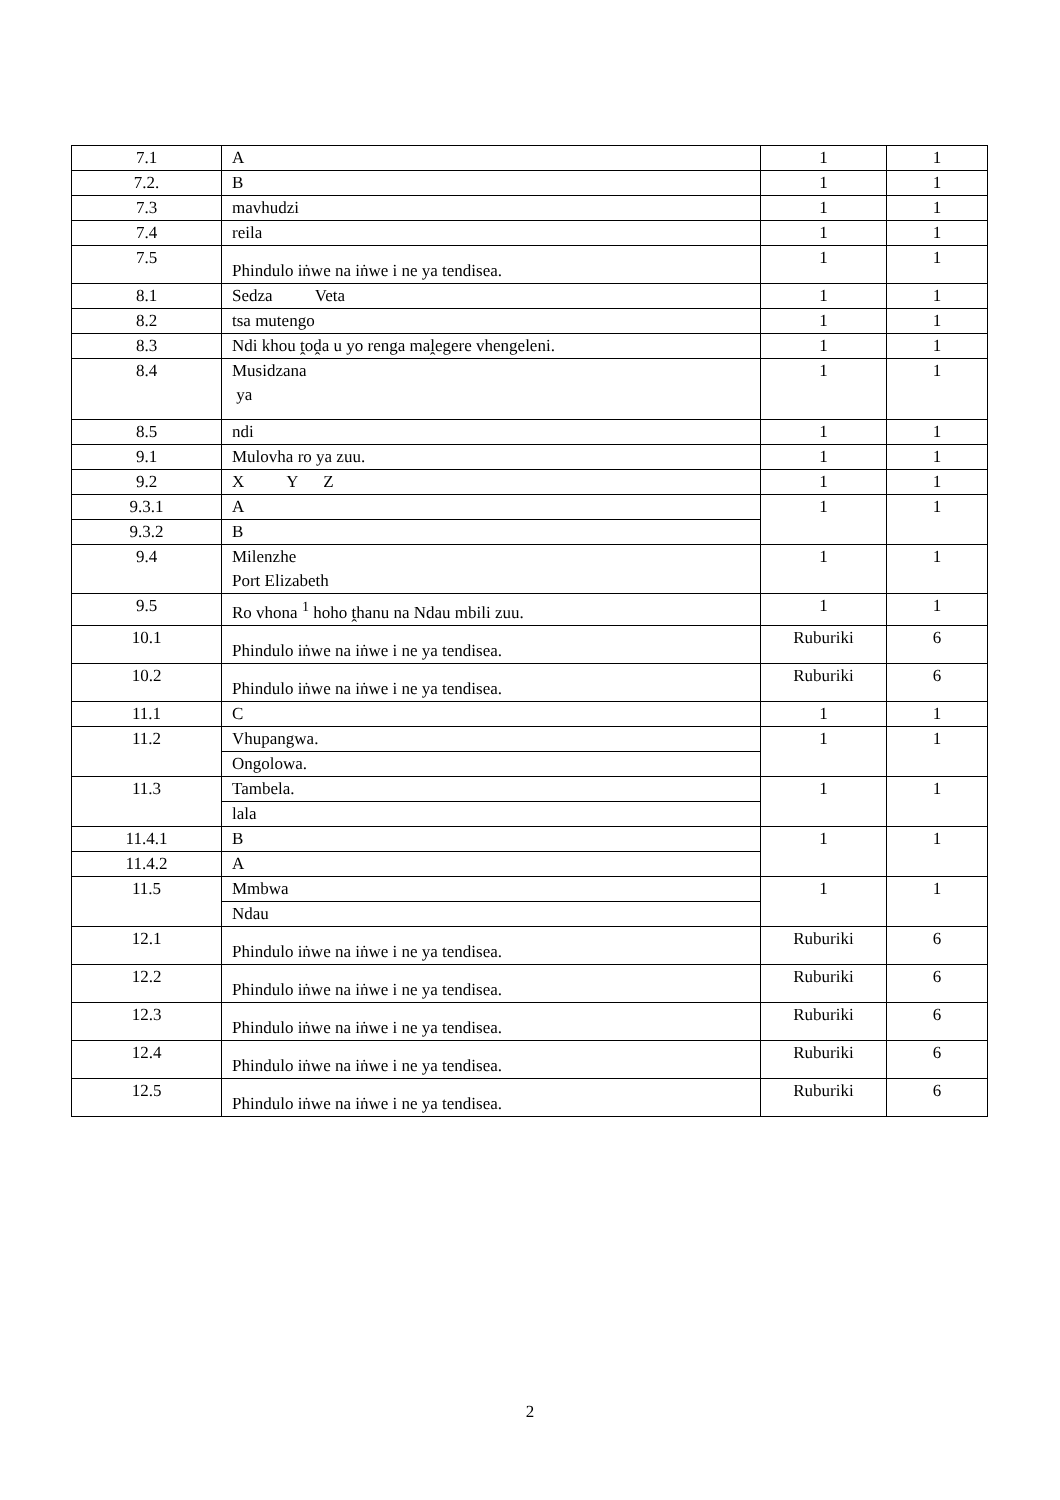| 7.1 | A | 1 | 1 |
| 7.2. | B | 1 | 1 |
| 7.3 | mavhudzi | 1 | 1 |
| 7.4 | reila | 1 | 1 |
| 7.5 | Phindulo iṅwe na iṅwe i ne ya tendisea. | 1 | 1 |
| 8.1 | Sedza Veta | 1 | 1 |
| 8.2 | tsa mutengo | 1 | 1 |
| 8.3 | Ndi khou ṱoḓa u yo renga maḽegere vhengeleni. | 1 | 1 |
| 8.4 | Musidzana ya | 1 | 1 |
| 8.5 | ndi | 1 | 1 |
| 9.1 | Mulovha ro ya zuu. | 1 | 1 |
| 9.2 | X Y Z | 1 | 1 |
| 9.3.1 | A | 1 | 1 |
| 9.3.2 | B | | |
| 9.4 | Milenzhe Port Elizabeth | 1 | 1 |
| 9.5 | Ro vhona <sup>1</sup> hoho ṱhanu na Ndau mbili zuu. | 1 | 1 |
| 10.1 | Phindulo iṅwe na iṅwe i ne ya tendisea. | Ruburiki | 6 |
| 10.2 | Phindulo iṅwe na iṅwe i ne ya tendisea. | Ruburiki | 6 |
| 11.1 | C | 1 | 1 |
| 11.2 | Vhupangwa. | 1 | 1 |
| | Ongolowa. | | |
| 11.3 | Tambela. | 1 | 1 |
| | lala | | |
| 11.4.1 | B | 1 | 1 |
| 11.4.2 | A | | |
| 11.5 | Mmbwa | 1 | 1 |
| | Ndau | | |
| 12.1 | Phindulo iṅwe na iṅwe i ne ya tendisea. | Ruburiki | 6 |
| 12.2 | Phindulo iṅwe na iṅwe i ne ya tendisea. | Ruburiki | 6 |
| 12.3 | Phindulo iṅwe na iṅwe i ne ya tendisea. | Ruburiki | 6 |
| 12.4 | Phindulo iṅwe na iṅwe i ne ya tendisea. | Ruburiki | 6 |
| 12.5 | Phindulo iṅwe na iṅwe i ne ya tendisea. | Ruburiki | 6 |
2